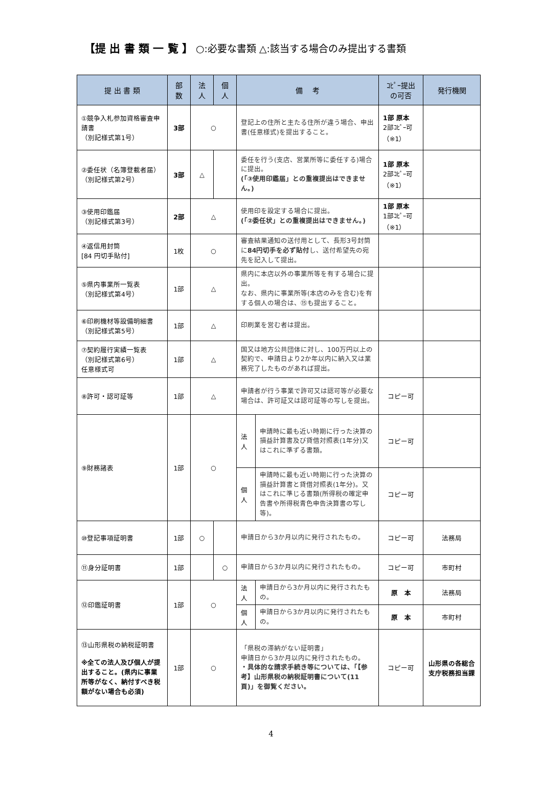【提 出 書 類 一 覧 】 ○:必要な書類 △:該当する場合のみ提出する書類
| 提 出 書 類 | 部 数 | 法 人 | 個 人 | 備 考 | | ｺﾋﾟｰ提出 の可否 | 発行機関 |
| --- | --- | --- | --- | --- | --- | --- | --- |
| ①競争入札参加資格審査申請書 （別記様式第1号） | 3部 | ○ | | 登記上の住所と主たる住所が違う場合、申出書(任意様式)を提出すること。 | | 1部 原本 2部ｺﾋﾟｰ可 （※1） | |
| ②委任状（名簿登載者届） （別記様式第2号） | 3部 | △ | | 委任を行う(支店、営業所等に委任する)場合に提出。 (「③使用印鑑届」との重複提出はできません。) | | 1部 原本 2部ｺﾋﾟｰ可 （※1） | |
| ③使用印鑑届 （別記様式第3号） | 2部 | △ | | 使用印を設定する場合に提出。 (「②委任状」との重複提出はできません。) | | 1部 原本 1部ｺﾋﾟｰ可 （※1） | |
| ④返信用封筒 [84 円切手貼付] | 1枚 | ○ | | 審査結果通知の送付用として、長形3号封筒に 84円切手を必ず貼付 し、送付希望先の宛先を記入して提出。 | | | |
| ⑤県内事業所一覧表 （別記様式第4号） | 1部 | △ | | 県内に本店以外の事業所等を有する場合に提出。 なお、県内に事業所等(本店のみを含む)を有する個人の場合は、⑮も提出すること。 | | | |
| ⑥印刷機材等設備明細書 （別記様式第5号） | 1部 | △ | | 印刷業を営む者は提出。 | | | |
| ⑦契約履行実績一覧表 （別記様式第6号） 任意様式可 | 1部 | △ | | 国又は地方公共団体に対し、100万円以上の契約で、申請日より2か年以内に納入又は業務完了したものがあれば提出。 | | | |
| ⑧許可・認可証等 | 1部 | △ | | 申請者が行う事業で許可又は認可等が必要な場合は、許可証又は認可証等の写しを提出。 | | コピー可 | |
| ⑨財務諸表 | 1部 | ○ | | 法 人 | 申請時に最も近い時期に行った決算の損益計算書及び貸借対照表(1年分)又はこれに準ずる書類。 | コピー可 | |
| | | | | 個 人 | 申請時に最も近い時期に行った決算の損益計算書と貸借対照表(1年分)。又はこれに準じる書類(所得税の確定申告書や所得税青色申告決算書の写し等)。 | コピー可 | |
| ⑩登記事項証明書 | 1部 | ○ | | 申請日から3か月以内に発行されたもの。 | | コピー可 | 法務局 |
| ⑪身分証明書 | 1部 | | ○ | 申請日から3か月以内に発行されたもの。 | | コピー可 | 市町村 |
| ⑫印鑑証明書 | 1部 | ○ | | 法 人 | 申請日から3か月以内に発行されたもの。 | 原 本 | 法務局 |
| | | | | 個 人 | 申請日から3か月以内に発行されたもの。 | 原 本 | 市町村 |
| ⑬山形県税の納税証明書 ※全ての法人及び個人が提出すること。(県内に事業所等がなく、納付すべき税額がない場合も必須) | 1部 | ○ | | 「県税の滞納がない証明書」 申請日から3か月以内に発行されたもの。 ・具体的な請求手続き等については、「【参考】山形県税の納税証明書について(11頁)」を御覧ください。 | | コピー可 | 山形県の各総合支庁税務担当課 |
4